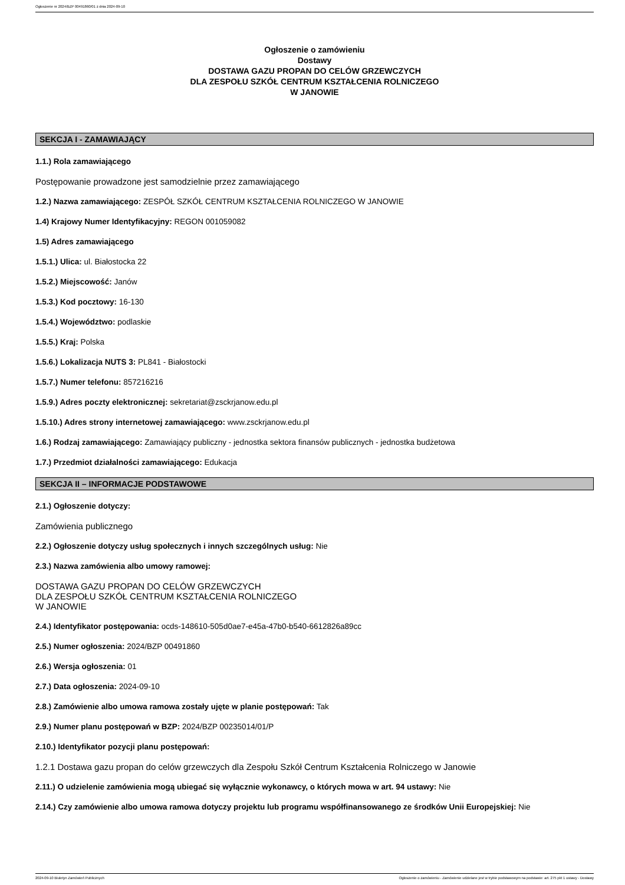Ogłoszenie nr 2024/BZP 00491860/01 z dnia 2024-09-10
Ogłoszenie o zamówieniu
Dostawy
DOSTAWA GAZU PROPAN DO CELÓW GRZEWCZYCH
DLA ZESPOŁU SZKÓŁ CENTRUM KSZTAŁCENIA ROLNICZEGO
W JANOWIE
SEKCJA I - ZAMAWIAJĄCY
1.1.) Rola zamawiającego
Postępowanie prowadzone jest samodzielnie przez zamawiającego
1.2.) Nazwa zamawiającego: ZESPÓŁ SZKÓŁ CENTRUM KSZTAŁCENIA ROLNICZEGO W JANOWIE
1.4) Krajowy Numer Identyfikacyjny: REGON 001059082
1.5) Adres zamawiającego
1.5.1.) Ulica: ul. Białostocka 22
1.5.2.) Miejscowość: Janów
1.5.3.) Kod pocztowy: 16-130
1.5.4.) Województwo: podlaskie
1.5.5.) Kraj: Polska
1.5.6.) Lokalizacja NUTS 3: PL841 - Białostocki
1.5.7.) Numer telefonu: 857216216
1.5.9.) Adres poczty elektronicznej: sekretariat@zsckrjanow.edu.pl
1.5.10.) Adres strony internetowej zamawiającego: www.zsckrjanow.edu.pl
1.6.) Rodzaj zamawiającego: Zamawiający publiczny - jednostka sektora finansów publicznych - jednostka budżetowa
1.7.) Przedmiot działalności zamawiającego: Edukacja
SEKCJA II – INFORMACJE PODSTAWOWE
2.1.) Ogłoszenie dotyczy:
Zamówienia publicznego
2.2.) Ogłoszenie dotyczy usług społecznych i innych szczególnych usług: Nie
2.3.) Nazwa zamówienia albo umowy ramowej:
DOSTAWA GAZU PROPAN DO CELÓW GRZEWCZYCH
DLA ZESPOŁU SZKÓŁ CENTRUM KSZTAŁCENIA ROLNICZEGO
W JANOWIE
2.4.) Identyfikator postępowania: ocds-148610-505d0ae7-e45a-47b0-b540-6612826a89cc
2.5.) Numer ogłoszenia: 2024/BZP 00491860
2.6.) Wersja ogłoszenia: 01
2.7.) Data ogłoszenia: 2024-09-10
2.8.) Zamówienie albo umowa ramowa zostały ujęte w planie postępowań: Tak
2.9.) Numer planu postępowań w BZP: 2024/BZP 00235014/01/P
2.10.) Identyfikator pozycji planu postępowań:
1.2.1 Dostawa gazu propan do celów grzewczych dla Zespołu Szkół Centrum Kształcenia Rolniczego w Janowie
2.11.) O udzielenie zamówienia mogą ubiegać się wyłącznie wykonawcy, o których mowa w art. 94 ustawy: Nie
2.14.) Czy zamówienie albo umowa ramowa dotyczy projektu lub programu współfinansowanego ze środków Unii Europejskiej: Nie
2024-09-10 Biuletyn Zamówień Publicznych Ogłoszenie o zamówieniu - Zamówienie udzielane jest w trybie podstawowym na podstawie: art. 275 pkt 1 ustawy - Dostawy